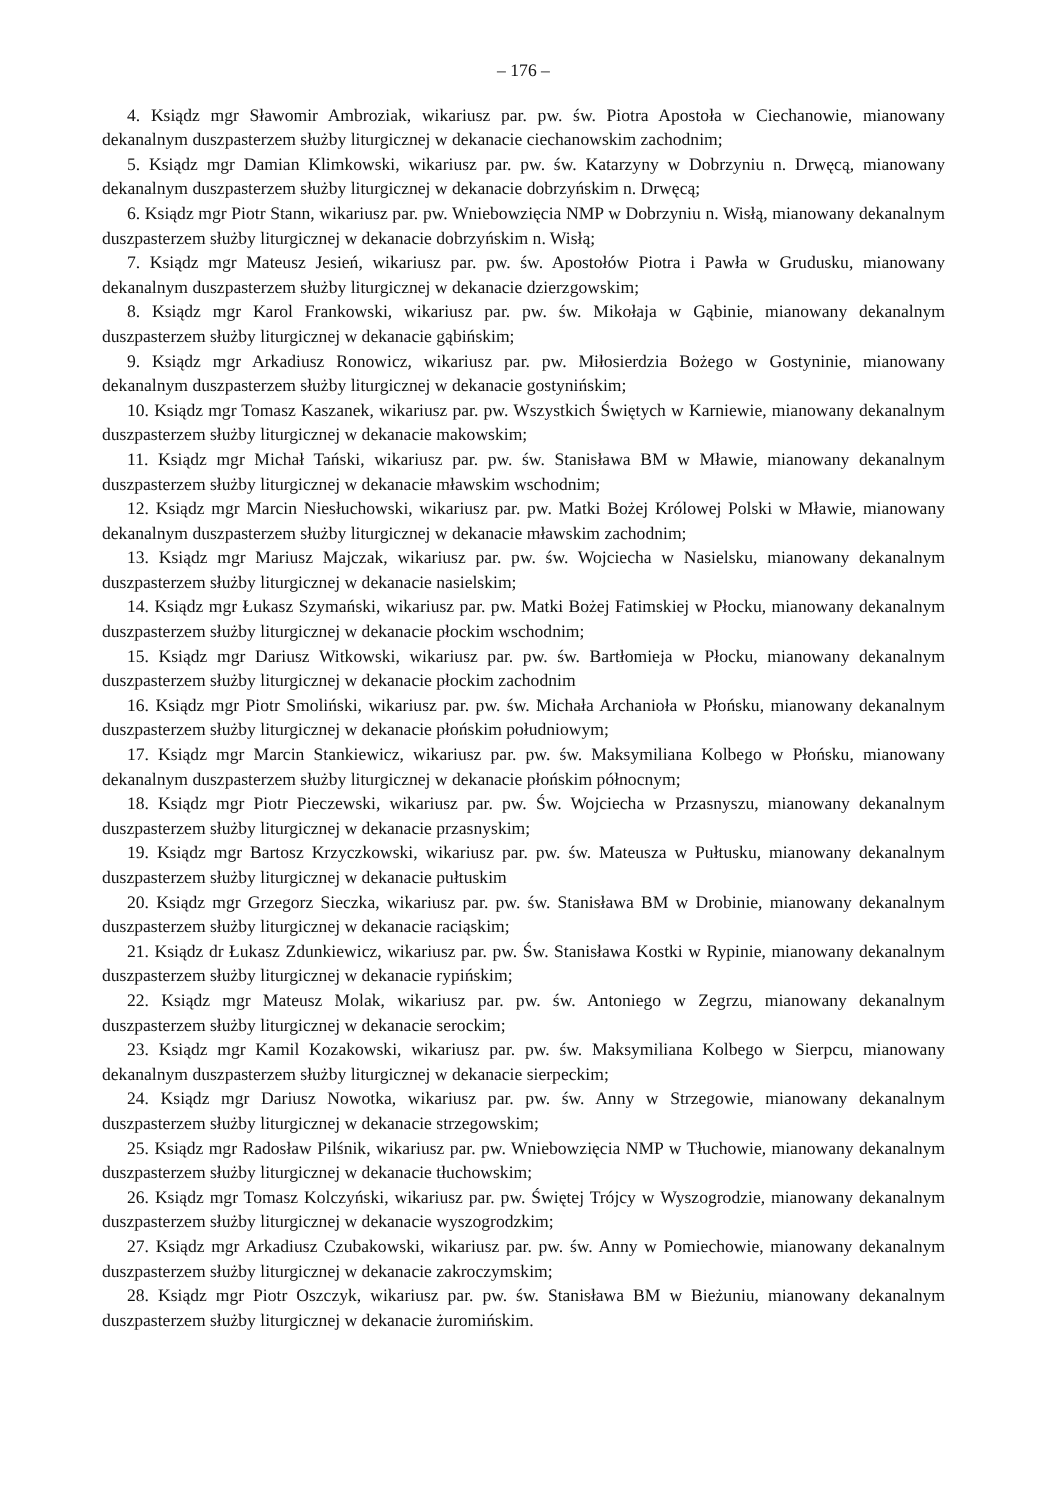– 176 –
4. Ksiądz mgr Sławomir Ambroziak, wikariusz par. pw. św. Piotra Apostoła w Ciechanowie, mianowany dekanalnym duszpasterzem służby liturgicznej w dekanacie ciechanowskim zachodnim;
5. Ksiądz mgr Damian Klimkowski, wikariusz par. pw. św. Katarzyny w Dobrzyniu n. Drwęcą, mianowany dekanalnym duszpasterzem służby liturgicznej w dekanacie dobrzyńskim n. Drwęcą;
6. Ksiądz mgr Piotr Stann, wikariusz par. pw. Wniebowzięcia NMP w Dobrzyniu n. Wisłą, mianowany dekanalnym duszpasterzem służby liturgicznej w dekanacie dobrzyńskim n. Wisłą;
7. Ksiądz mgr Mateusz Jesień, wikariusz par. pw. św. Apostołów Piotra i Pawła w Grudusku, mianowany dekanalnym duszpasterzem służby liturgicznej w dekanacie dzierzgowskim;
8. Ksiądz mgr Karol Frankowski, wikariusz par. pw. św. Mikołaja w Gąbinie, mianowany dekanalnym duszpasterzem służby liturgicznej w dekanacie gąbińskim;
9. Ksiądz mgr Arkadiusz Ronowicz, wikariusz par. pw. Miłosierdzia Bożego w Gostyninie, mianowany dekanalnym duszpasterzem służby liturgicznej w dekanacie gostynińskim;
10. Ksiądz mgr Tomasz Kaszanek, wikariusz par. pw. Wszystkich Świętych w Karniewie, mianowany dekanalnym duszpasterzem służby liturgicznej w dekanacie makowskim;
11. Ksiądz mgr Michał Tański, wikariusz par. pw. św. Stanisława BM w Mławie, mianowany dekanalnym duszpasterzem służby liturgicznej w dekanacie mławskim wschodnim;
12. Ksiądz mgr Marcin Niesłuchowski, wikariusz par. pw. Matki Bożej Królowej Polski w Mławie, mianowany dekanalnym duszpasterzem służby liturgicznej w dekanacie mławskim zachodnim;
13. Ksiądz mgr Mariusz Majczak, wikariusz par. pw. św. Wojciecha w Nasielsku, mianowany dekanalnym duszpasterzem służby liturgicznej w dekanacie nasielskim;
14. Ksiądz mgr Łukasz Szymański, wikariusz par. pw. Matki Bożej Fatimskiej w Płocku, mianowany dekanalnym duszpasterzem służby liturgicznej w dekanacie płockim wschodnim;
15. Ksiądz mgr Dariusz Witkowski, wikariusz par. pw. św. Bartłomieja w Płocku, mianowany dekanalnym duszpasterzem służby liturgicznej w dekanacie płockim zachodnim
16. Ksiądz mgr Piotr Smoliński, wikariusz par. pw. św. Michała Archanioła w Płońsku, mianowany dekanalnym duszpasterzem służby liturgicznej w dekanacie płońskim południowym;
17. Ksiądz mgr Marcin Stankiewicz, wikariusz par. pw. św. Maksymiliana Kolbego w Płońsku, mianowany dekanalnym duszpasterzem służby liturgicznej w dekanacie płońskim północnym;
18. Ksiądz mgr Piotr Pieczewski, wikariusz par. pw. Św. Wojciecha w Przasnyszu, mianowany dekanalnym duszpasterzem służby liturgicznej w dekanacie przasnyskim;
19. Ksiądz mgr Bartosz Krzyczkowski, wikariusz par. pw. św. Mateusza w Pułtusku, mianowany dekanalnym duszpasterzem służby liturgicznej w dekanacie pułtuskim
20. Ksiądz mgr Grzegorz Sieczka, wikariusz par. pw. św. Stanisława BM w Drobinie, mianowany dekanalnym duszpasterzem służby liturgicznej w dekanacie raciąskim;
21. Ksiądz dr Łukasz Zdunkiewicz, wikariusz par. pw. Św. Stanisława Kostki w Rypinie, mianowany dekanalnym duszpasterzem służby liturgicznej w dekanacie rypińskim;
22. Ksiądz mgr Mateusz Molak, wikariusz par. pw. św. Antoniego w Zegrzu, mianowany dekanalnym duszpasterzem służby liturgicznej w dekanacie serockim;
23. Ksiądz mgr Kamil Kozakowski, wikariusz par. pw. św. Maksymiliana Kolbego w Sierpcu, mianowany dekanalnym duszpasterzem służby liturgicznej w dekanacie sierpeckim;
24. Ksiądz mgr Dariusz Nowotka, wikariusz par. pw. św. Anny w Strzegowie, mianowany dekanalnym duszpasterzem służby liturgicznej w dekanacie strzegowskim;
25. Ksiądz mgr Radosław Pilśnik, wikariusz par. pw. Wniebowzięcia NMP w Tłuchowie, mianowany dekanalnym duszpasterzem służby liturgicznej w dekanacie tłuchowskim;
26. Ksiądz mgr Tomasz Kolczyński, wikariusz par. pw. Świętej Trójcy w Wyszogrodzie, mianowany dekanalnym duszpasterzem służby liturgicznej w dekanacie wyszogrodzkim;
27. Ksiądz mgr Arkadiusz Czubakowski, wikariusz par. pw. św. Anny w Pomiechowie, mianowany dekanalnym duszpasterzem służby liturgicznej w dekanacie zakroczymskim;
28. Ksiądz mgr Piotr Oszczyk, wikariusz par. pw. św. Stanisława BM w Bieżuniu, mianowany dekanalnym duszpasterzem służby liturgicznej w dekanacie żuromińskim.